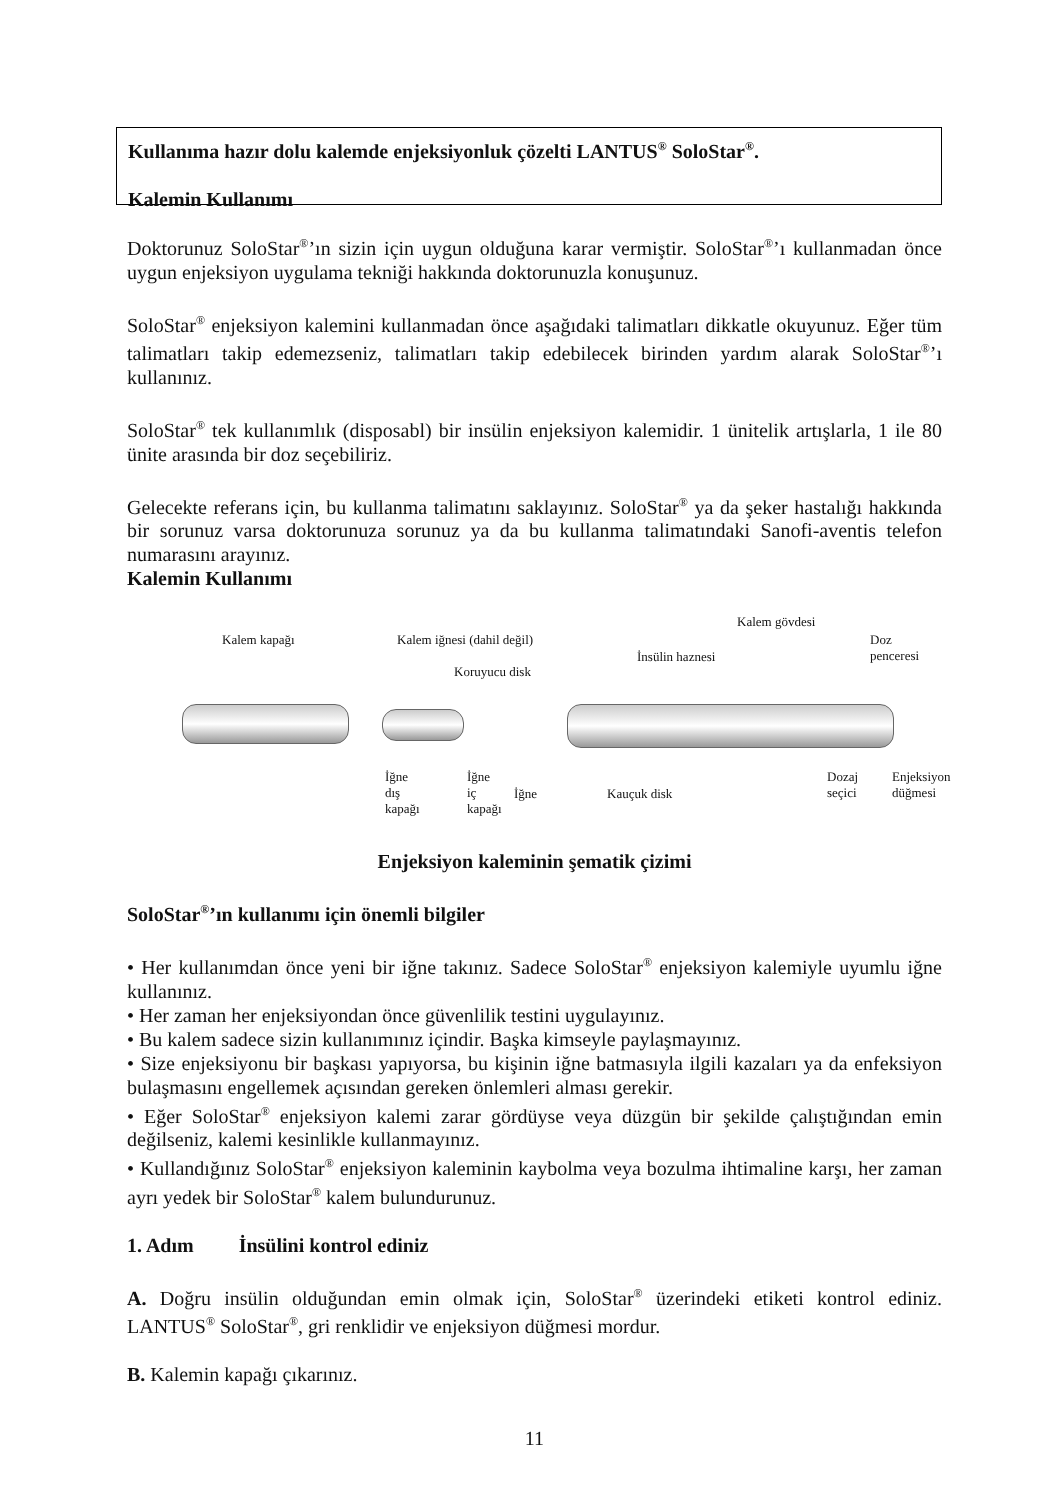Kullanıma hazır dolu kalemde enjeksiyonluk çözelti LANTUS<sup>®</sup> SoloStar<sup>®</sup>.
Kalemin Kullanımı
Doktorunuz SoloStar<sup>®</sup>’ın sizin için uygun olduğuna karar vermiştir. SoloStar<sup>®</sup>’ı kullanmadan önce uygun enjeksiyon uygulama tekniği hakkında doktorunuzla konuşunuz.
SoloStar<sup>®</sup> enjeksiyon kalemini kullanmadan önce aşağıdaki talimatları dikkatle okuyunuz. Eğer tüm talimatları takip edemezseniz, talimatları takip edebilecek birinden yardım alarak SoloStar<sup>®</sup>’ı kullanınız.
SoloStar<sup>®</sup> tek kullanımlık (disposabl) bir insülin enjeksiyon kalemidir. 1 ünitelik artışlarla, 1 ile 80 ünite arasında bir doz seçebiliriz.
Gelecekte referans için, bu kullanma talimatını saklayınız. SoloStar<sup>®</sup> ya da şeker hastalığı hakkında bir sorunuz varsa doktorunuza sorunuz ya da bu kullanma talimatındaki Sanofi-aventis telefon numarasını arayınız.
Kalemin Kullanımı
Kalem gövdesi
Kalem kapağı Kalem iğnesi (dahil değil) Doz
penceresi İnsülin haznesi
Koruyucu disk
İğne
dış
kapağı
İğne
iç
kapağı
İğne Kauçuk disk
Dozaj
seçici
Enjeksiyon
düğmesi
Enjeksiyon kaleminin şematik çizimi
SoloStar<sup>®</sup>’ın kullanımı için önemli bilgiler
• Her kullanımdan önce yeni bir iğne takınız. Sadece SoloStar<sup>®</sup> enjeksiyon kalemiyle uyumlu iğne kullanınız.
• Her zaman her enjeksiyondan önce güvenlilik testini uygulayınız.
• Bu kalem sadece sizin kullanımınız içindir. Başka kimseyle paylaşmayınız.
• Size enjeksiyonu bir başkası yapıyorsa, bu kişinin iğne batmasıyla ilgili kazaları ya da enfeksiyon bulaşmasını engellemek açısından gereken önlemleri alması gerekir.
• Eğer SoloStar<sup>®</sup> enjeksiyon kalemi zarar gördüyse veya düzgün bir şekilde çalıştığından emin değilseniz, kalemi kesinlikle kullanmayınız.
• Kullandığınız SoloStar<sup>®</sup> enjeksiyon kaleminin kaybolma veya bozulma ihtimaline karşı, her zaman ayrı yedek bir SoloStar<sup>®</sup> kalem bulundurunuz.
1. Adım İnsülini kontrol ediniz
A. Doğru insülin olduğundan emin olmak için, SoloStar<sup>®</sup> üzerindeki etiketi kontrol ediniz. LANTUS<sup>®</sup> SoloStar<sup>®</sup>, gri renklidir ve enjeksiyon düğmesi mordur.
B. Kalemin kapağı çıkarınız.
11